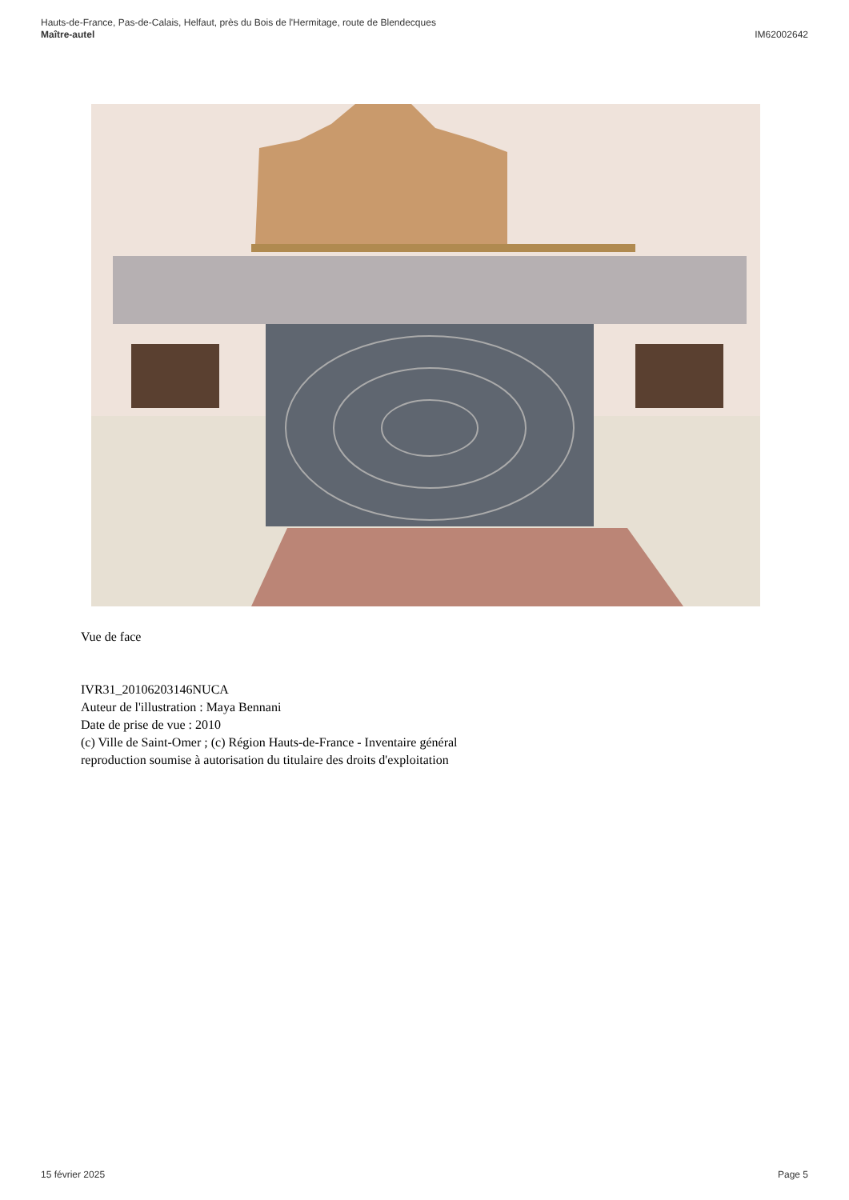IM62002642 Hauts-de-France, Pas-de-Calais, Helfaut, près du Bois de l'Hermitage, route de Blendecques
Maître-autel
Vue de face
IVR31_20106203146NUCA
Auteur de l'illustration : Maya Bennani
Date de prise de vue : 2010
(c) Ville de Saint-Omer ; (c) Région Hauts-de-France - Inventaire général
reproduction soumise à autorisation du titulaire des droits d'exploitation
Page 5 15 février 2025